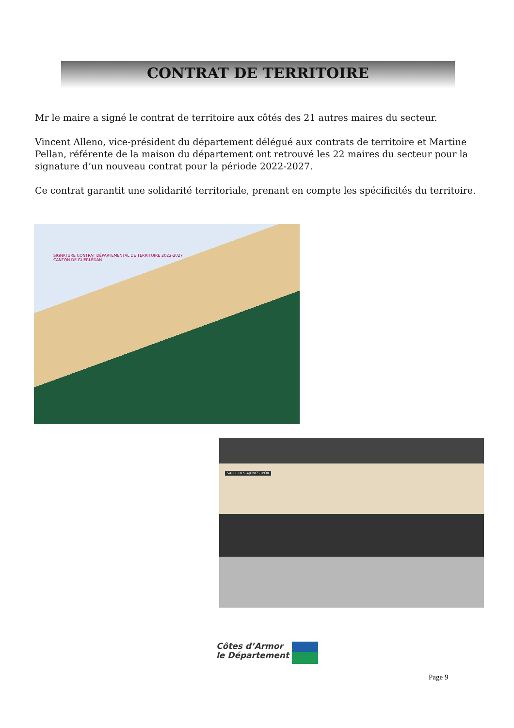CONTRAT DE TERRITOIRE
Mr le maire a signé le contrat de territoire aux côtés des 21 autres maires du secteur.
Vincent Alleno, vice-président du département délégué aux contrats de territoire et Martine Pellan, référente de la maison du département ont retrouvé les 22 maires du secteur pour la signature d’un nouveau contrat pour la période 2022-2027.
Ce contrat garantit une solidarité territoriale, prenant en compte les spécificités du territoire.
SIGNATURE CONTRAT DÉPARTEMENTAL DE TERRITOIRE 2022-2027
CANTON DE GUERLÉDAN
SALLE DES AJONCS D'OR
Côtes d’Armor
le Département
Page 9